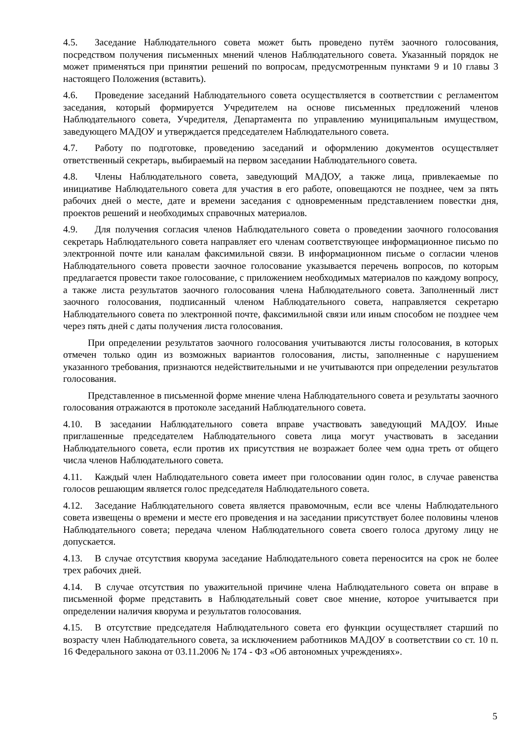4.5. Заседание Наблюдательного совета может быть проведено путём заочного голосования, посредством получения письменных мнений членов Наблюдательного совета. Указанный порядок не может применяться при принятии решений по вопросам, предусмотренным пунктами 9 и 10 главы 3 настоящего Положения (вставить).
4.6. Проведение заседаний Наблюдательного совета осуществляется в соответствии с регламентом заседания, который формируется Учредителем на основе письменных предложений членов Наблюдательного совета, Учредителя, Департамента по управлению муниципальным имуществом, заведующего МАДОУ и утверждается председателем Наблюдательного совета.
4.7. Работу по подготовке, проведению заседаний и оформлению документов осуществляет ответственный секретарь, выбираемый на первом заседании Наблюдательного совета.
4.8. Члены Наблюдательного совета, заведующий МАДОУ, а также лица, привлекаемые по инициативе Наблюдательного совета для участия в его работе, оповещаются не позднее, чем за пять рабочих дней о месте, дате и времени заседания с одновременным представлением повестки дня, проектов решений и необходимых справочных материалов.
4.9. Для получения согласия членов Наблюдательного совета о проведении заочного голосования секретарь Наблюдательного совета направляет его членам соответствующее информационное письмо по электронной почте или каналам факсимильной связи. В информационном письме о согласии членов Наблюдательного совета провести заочное голосование указывается перечень вопросов, по которым предлагается провести такое голосование, с приложением необходимых материалов по каждому вопросу, а также листа результатов заочного голосования члена Наблюдательного совета. Заполненный лист заочного голосования, подписанный членом Наблюдательного совета, направляется секретарю Наблюдательного совета по электронной почте, факсимильной связи или иным способом не позднее чем через пять дней с даты получения листа голосования.
При определении результатов заочного голосования учитываются листы голосования, в которых отмечен только один из возможных вариантов голосования, листы, заполненные с нарушением указанного требования, признаются недействительными и не учитываются при определении результатов голосования.
Представленное в письменной форме мнение члена Наблюдательного совета и результаты заочного голосования отражаются в протоколе заседаний Наблюдательного совета.
4.10. В заседании Наблюдательного совета вправе участвовать заведующий МАДОУ. Иные приглашенные председателем Наблюдательного совета лица могут участвовать в заседании Наблюдательного совета, если против их присутствия не возражает более чем одна треть от общего числа членов Наблюдательного совета.
4.11. Каждый член Наблюдательного совета имеет при голосовании один голос, в случае равенства голосов решающим является голос председателя Наблюдательного совета.
4.12. Заседание Наблюдательного совета является правомочным, если все члены Наблюдательного совета извещены о времени и месте его проведения и на заседании присутствует более половины членов Наблюдательного совета; передача членом Наблюдательного совета своего голоса другому лицу не допускается.
4.13. В случае отсутствия кворума заседание Наблюдательного совета переносится на срок не более трех рабочих дней.
4.14. В случае отсутствия по уважительной причине члена Наблюдательного совета он вправе в письменной форме представить в Наблюдательный совет свое мнение, которое учитывается при определении наличия кворума и результатов голосования.
4.15. В отсутствие председателя Наблюдательного совета его функции осуществляет старший по возрасту член Наблюдательного совета, за исключением работников МАДОУ в соответствии со ст. 10 п. 16 Федерального закона от 03.11.2006 № 174 - ФЗ «Об автономных учреждениях».
5